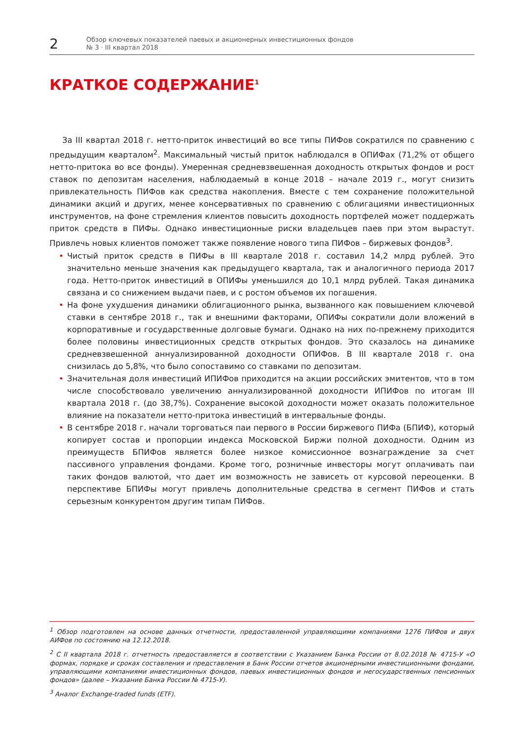2
Обзор ключевых показателей паевых и акционерных инвестиционных фондов
№ 3 · III квартал 2018
КРАТКОЕ СОДЕРЖАНИЕ<sup>1</sup>
За III квартал 2018 г. нетто-приток инвестиций во все типы ПИФов сократился по сравнению с предыдущим кварталом<sup>2</sup>. Максимальный чистый приток наблюдался в ОПИФах (71,2% от общего нетто-притока во все фонды). Умеренная средневзвешенная доходность открытых фондов и рост ставок по депозитам населения, наблюдаемый в конце 2018 – начале 2019 г., могут снизить привлекательность ПИФов как средства накопления. Вместе с тем сохранение положительной динамики акций и других, менее консервативных по сравнению с облигациями инвестиционных инструментов, на фоне стремления клиентов повысить доходность портфелей может поддержать приток средств в ПИФы. Однако инвестиционные риски владельцев паев при этом вырастут. Привлечь новых клиентов поможет также появление нового типа ПИФов – биржевых фондов<sup>3</sup>.
• Чистый приток средств в ПИФы в III квартале 2018 г. составил 14,2 млрд рублей. Это значительно меньше значения как предыдущего квартала, так и аналогичного периода 2017 года. Нетто-приток инвестиций в ОПИФы уменьшился до 10,1 млрд рублей. Такая динамика связана и со снижением выдачи паев, и с ростом объемов их погашения.
• На фоне ухудшения динамики облигационного рынка, вызванного как повышением ключевой ставки в сентябре 2018 г., так и внешними факторами, ОПИФы сократили доли вложений в корпоративные и государственные долговые бумаги. Однако на них по-прежнему приходится более половины инвестиционных средств открытых фондов. Это сказалось на динамике средневзвешенной аннуализированной доходности ОПИФов. В III квартале 2018 г. она снизилась до 5,8%, что было сопоставимо со ставками по депозитам.
• Значительная доля инвестиций ИПИФов приходится на акции российских эмитентов, что в том числе способствовало увеличению аннуализированной доходности ИПИФов по итогам III квартала 2018 г. (до 38,7%). Сохранение высокой доходности может оказать положительное влияние на показатели нетто-притока инвестиций в интервальные фонды.
• В сентябре 2018 г. начали торговаться паи первого в России биржевого ПИФа (БПИФ), который копирует состав и пропорции индекса Московской Биржи полной доходности. Одним из преимуществ БПИФов является более низкое комиссионное вознаграждение за счет пассивного управления фондами. Кроме того, розничные инвесторы могут оплачивать паи таких фондов валютой, что дает им возможность не зависеть от курсовой переоценки. В перспективе БПИФы могут привлечь дополнительные средства в сегмент ПИФов и стать серьезным конкурентом другим типам ПИФов.
<sup>1</sup> Обзор подготовлен на основе данных отчетности, предоставленной управляющими компаниями 1276 ПИФов и двух АИФов по состоянию на 12.12.2018.
<sup>2</sup> С II квартала 2018 г. отчетность предоставляется в соответствии с Указанием Банка России от 8.02.2018 № 4715-У «О формах, порядке и сроках составления и представления в Банк России отчетов акционерными инвестиционными фондами, управляющими компаниями инвестиционных фондов, паевых инвестиционных фондов и негосударственных пенсионных фондов» (далее – Указание Банка России № 4715-У).
<sup>3</sup> Аналог Exchange-traded funds (ETF).